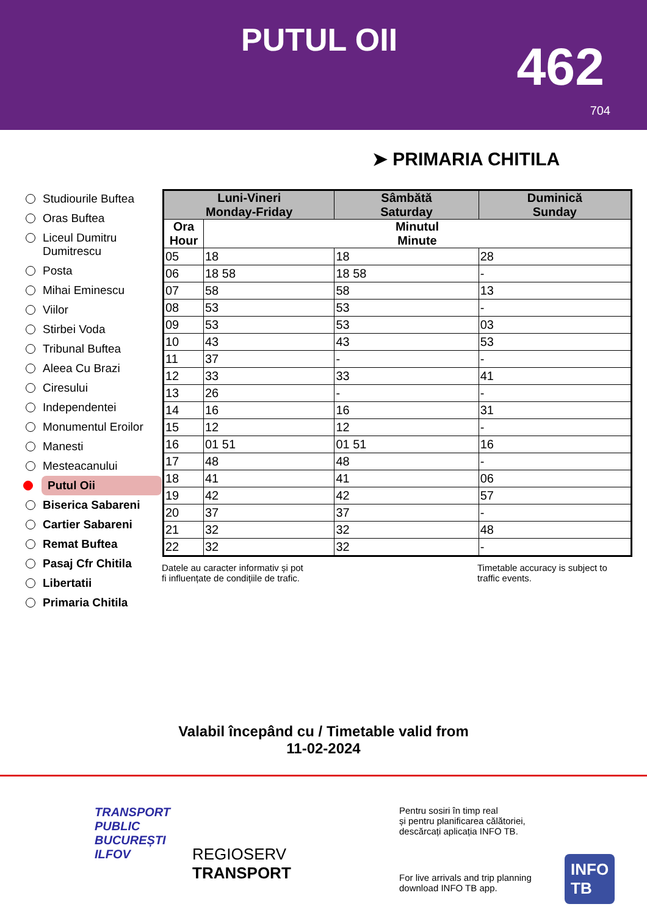PUTUL OII 462
704
➤ PRIMARIA CHITILA
Studiourile Buftea
Oras Buftea
Liceul Dumitru Dumitrescu
Posta
Mihai Eminescu
Viilor
Stirbei Voda
Tribunal Buftea
Aleea Cu Brazi
Ciresului
Independentei
Monumentul Eroilor
Manesti
Mesteacanului
Putul Oii
Biserica Sabareni
Cartier Sabareni
Remat Buftea
Pasaj Cfr Chitila
Libertatii
Primaria Chitila
| Luni-Vineri Monday-Friday | | Sâmbătă Saturday | Duminică Sunday |
| --- | --- | --- | --- |
| Ora Hour | Minutul Minute | | |
| 05 | 18 | 18 | 28 |
| 06 | 18 58 | 18 58 | - |
| 07 | 58 | 58 | 13 |
| 08 | 53 | 53 | - |
| 09 | 53 | 53 | 03 |
| 10 | 43 | 43 | 53 |
| 11 | 37 | - | - |
| 12 | 33 | 33 | 41 |
| 13 | 26 | - | - |
| 14 | 16 | 16 | 31 |
| 15 | 12 | 12 | - |
| 16 | 01 51 | 01 51 | 16 |
| 17 | 48 | 48 | - |
| 18 | 41 | 41 | 06 |
| 19 | 42 | 42 | 57 |
| 20 | 37 | 37 | - |
| 21 | 32 | 32 | 48 |
| 22 | 32 | 32 | - |
Datele au caracter informativ și pot
fi influențate de condițiile de trafic.
Timetable accuracy is subject to
traffic events.
Valabil începând cu / Timetable valid from
11-02-2024
TRANSPORT
PUBLIC
BUCUREȘTI
ILFOV
REGIOSERV
TRANSPORT
Pentru sosiri în timp real
și pentru planificarea călătoriei,
descărcați aplicația INFO TB.
For live arrivals and trip planning
download INFO TB app.
INFO
TB